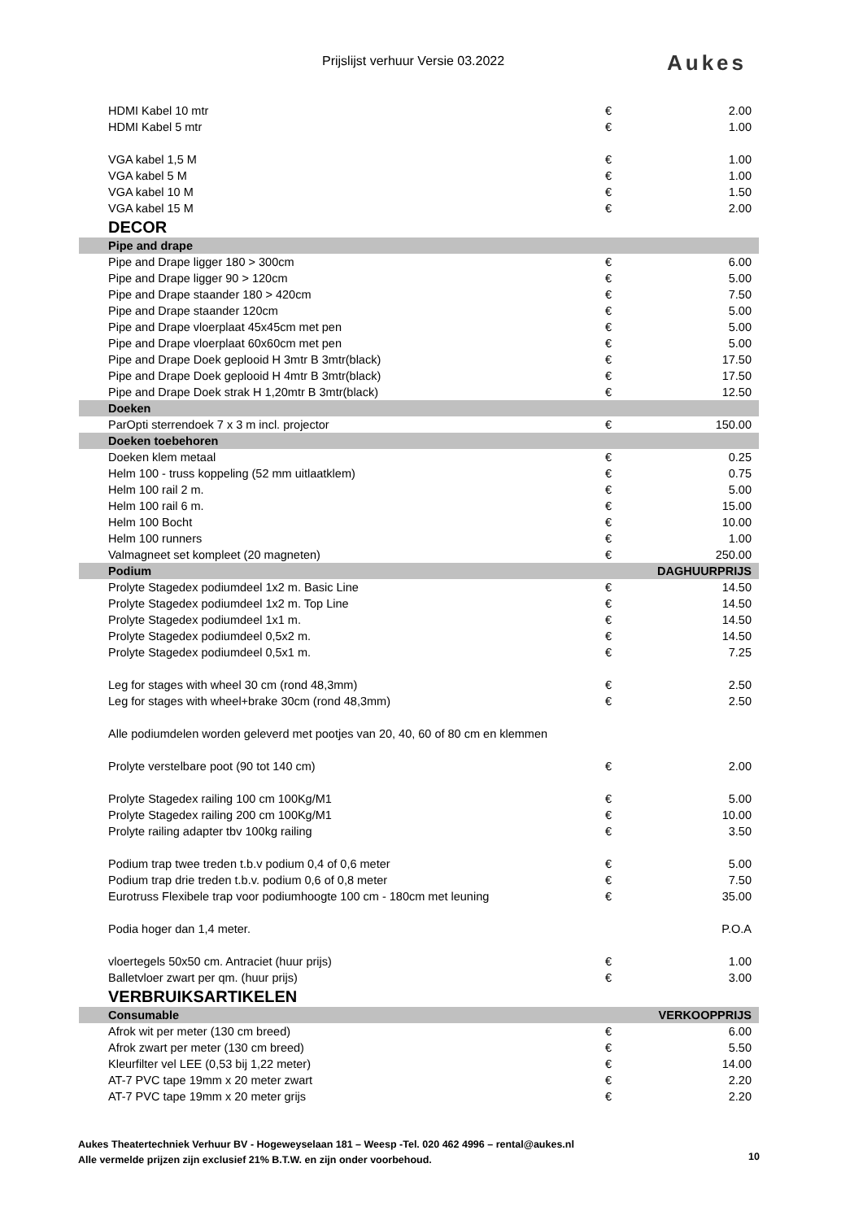Prijslijst verhuur Versie 03.2022 Aukes
| HDMI Kabel 10 mtr | € | 2.00 |
| HDMI Kabel 5 mtr | € | 1.00 |
| VGA kabel 1,5 M | € | 1.00 |
| VGA kabel 5 M | € | 1.00 |
| VGA kabel 10 M | € | 1.50 |
| VGA kabel 15 M | € | 2.00 |
| DECOR | | |
| Pipe and drape | | |
| Pipe and Drape ligger 180 > 300cm | € | 6.00 |
| Pipe and Drape ligger 90 > 120cm | € | 5.00 |
| Pipe and Drape staander 180 > 420cm | € | 7.50 |
| Pipe and Drape staander 120cm | € | 5.00 |
| Pipe and Drape vloerplaat 45x45cm met pen | € | 5.00 |
| Pipe and Drape vloerplaat 60x60cm met pen | € | 5.00 |
| Pipe and Drape Doek geplooid H 3mtr B 3mtr(black) | € | 17.50 |
| Pipe and Drape Doek geplooid H 4mtr B 3mtr(black) | € | 17.50 |
| Pipe and Drape Doek strak H 1,20mtr B 3mtr(black) | € | 12.50 |
| Doeken | | |
| ParOpti sterrendoek 7 x 3 m incl. projector | € | 150.00 |
| Doeken toebehoren | | |
| Doeken klem metaal | € | 0.25 |
| Helm 100 - truss koppeling (52 mm uitlaatklem) | € | 0.75 |
| Helm 100 rail 2 m. | € | 5.00 |
| Helm 100 rail 6 m. | € | 15.00 |
| Helm 100 Bocht | € | 10.00 |
| Helm 100 runners | € | 1.00 |
| Valmagneet set kompleet (20 magneten) | € | 250.00 |
| Podium | | DAGHUURPRIJS |
| Prolyte Stagedex podiumdeel 1x2 m. Basic Line | € | 14.50 |
| Prolyte Stagedex podiumdeel 1x2 m. Top Line | € | 14.50 |
| Prolyte Stagedex podiumdeel 1x1 m. | € | 14.50 |
| Prolyte Stagedex podiumdeel 0,5x2 m. | € | 14.50 |
| Prolyte Stagedex podiumdeel 0,5x1 m. | € | 7.25 |
| Leg for stages with wheel 30 cm (rond 48,3mm) | € | 2.50 |
| Leg for stages with wheel+brake 30cm (rond 48,3mm) | € | 2.50 |
| Alle podiumdelen worden geleverd met pootjes van 20, 40, 60 of 80 cm en klemmen | | |
| Prolyte verstelbare poot (90 tot 140 cm) | € | 2.00 |
| Prolyte Stagedex railing 100 cm 100Kg/M1 | € | 5.00 |
| Prolyte Stagedex railing 200 cm 100Kg/M1 | € | 10.00 |
| Prolyte railing adapter tbv 100kg railing | € | 3.50 |
| Podium trap twee treden t.b.v podium 0,4 of 0,6 meter | € | 5.00 |
| Podium trap drie treden t.b.v. podium 0,6 of 0,8 meter | € | 7.50 |
| Eurotruss Flexibele trap voor podiumhoogte 100 cm - 180cm met leuning | € | 35.00 |
| Podia hoger dan 1,4 meter. | | P.O.A |
| vloertegels 50x50 cm. Antraciet (huur prijs) | € | 1.00 |
| Balletvloer zwart per qm. (huur prijs) | € | 3.00 |
| VERBRUIKSARTIKELEN | | |
| Consumable | | VERKOOPPRIJS |
| Afrok wit per meter (130 cm breed) | € | 6.00 |
| Afrok zwart per meter (130 cm breed) | € | 5.50 |
| Kleurfilter vel LEE (0,53 bij 1,22 meter) | € | 14.00 |
| AT-7 PVC tape 19mm x 20 meter zwart | € | 2.20 |
| AT-7 PVC tape 19mm x 20 meter grijs | € | 2.20 |
Aukes Theatertechniek Verhuur BV - Hogeweyselaan 181 – Weesp -Tel. 020 462 4996 – rental@aukes.nl
Alle vermelde prijzen zijn exclusief 21% B.T.W. en zijn onder voorbehoud.
10